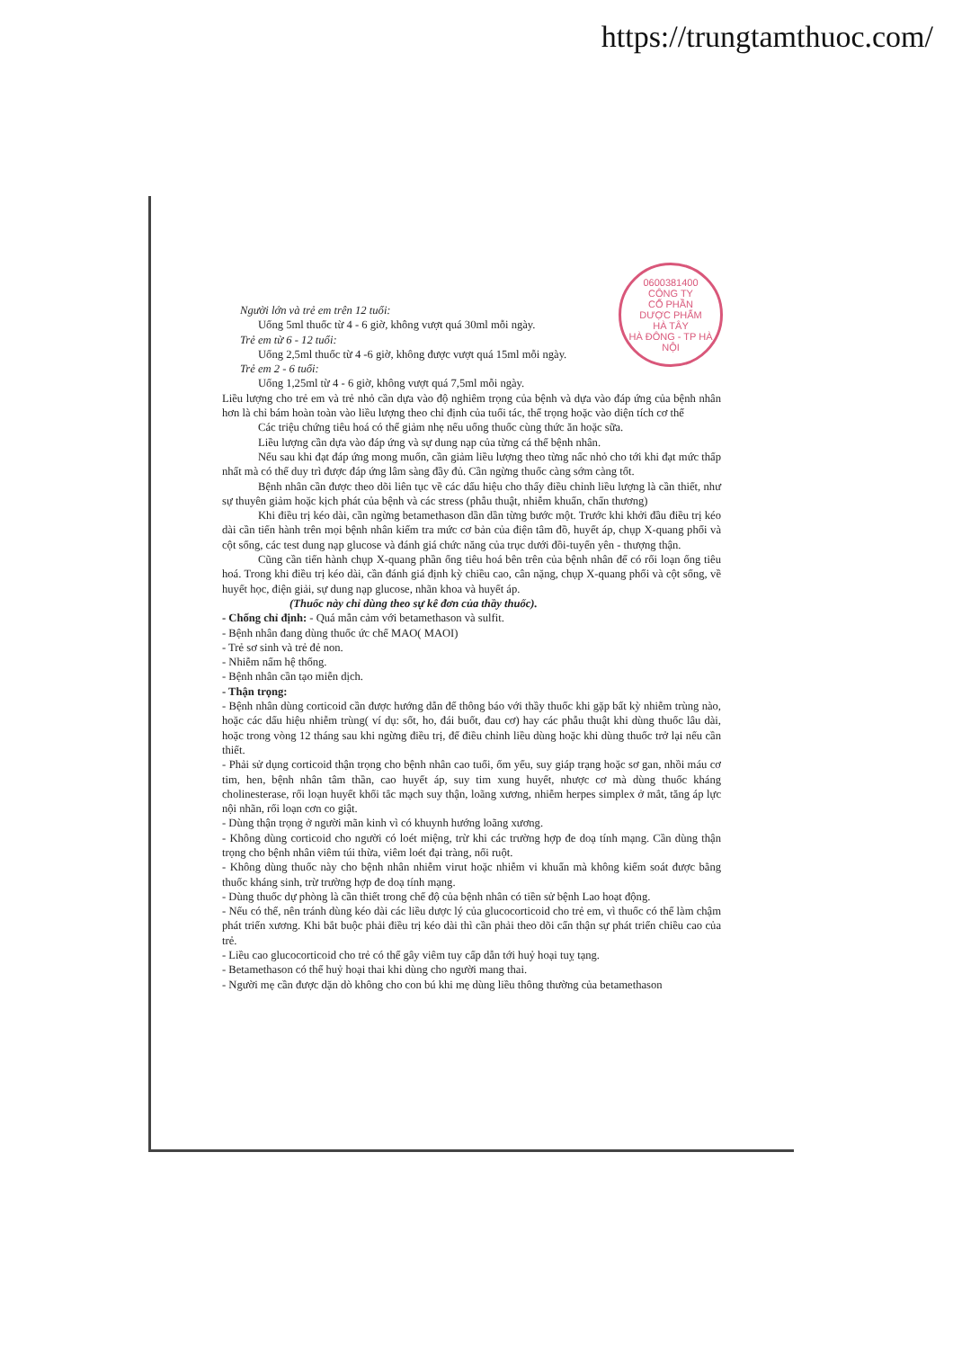https://trungtamthuoc.com/
0600381400
CÔNG TY
CỔ PHẦN
DƯỢC PHẨM
HÀ TÂY
HÀ ĐÔNG - TP HÀ NỘI
Người lớn và trẻ em trên 12 tuổi:
Uống 5ml thuốc từ 4 - 6 giờ, không vượt quá 30ml mỗi ngày.
Trẻ em từ 6 - 12 tuổi:
Uống 2,5ml thuốc từ 4 -6 giờ, không được vượt quá 15ml mỗi ngày.
Trẻ em 2 - 6 tuổi:
Uống 1,25ml từ 4 - 6 giờ, không vượt quá 7,5ml mỗi ngày.
Liều lượng cho trẻ em và trẻ nhỏ cần dựa vào độ nghiêm trọng của bệnh và dựa vào đáp ứng của bệnh nhân hơn là chỉ bám hoàn toàn vào liều lượng theo chỉ định của tuổi tác, thể trọng hoặc vào diện tích cơ thể
Các triệu chứng tiêu hoá có thể giảm nhẹ nếu uống thuốc cùng thức ăn hoặc sữa.
Liều lượng cần dựa vào đáp ứng và sự dung nạp của từng cá thể bệnh nhân.
Nếu sau khi đạt đáp ứng mong muốn, cần giảm liều lượng theo từng nấc nhỏ cho tới khi đạt mức thấp nhất mà có thể duy trì được đáp ứng lâm sàng đầy đủ. Cần ngừng thuốc càng sớm càng tốt.
Bệnh nhân cần được theo dõi liên tục về các dấu hiệu cho thấy điều chỉnh liều lượng là cần thiết, như sự thuyên giảm hoặc kịch phát của bệnh và các stress (phẫu thuật, nhiễm khuẩn, chấn thương)
Khi điều trị kéo dài, cần ngừng betamethason dần dần từng bước một. Trước khi khởi đầu điều trị kéo dài cần tiến hành trên mọi bệnh nhân kiểm tra mức cơ bản của điện tâm đồ, huyết áp, chụp X-quang phổi và cột sống, các test dung nạp glucose và đánh giá chức năng của trục dưới đồi-tuyến yên - thượng thận.
Cũng cần tiến hành chụp X-quang phần ống tiêu hoá bên trên của bệnh nhân để có rối loạn ống tiêu hoá. Trong khi điều trị kéo dài, cần đánh giá định kỳ chiều cao, cân nặng, chụp X-quang phổi và cột sống, về huyết học, điện giải, sự dung nạp glucose, nhãn khoa và huyết áp.
(Thuốc này chỉ dùng theo sự kê đơn của thầy thuốc).
- Chống chỉ định: - Quá mẫn cảm với betamethason và sulfit.
- Bệnh nhân đang dùng thuốc ức chế MAO( MAOI)
- Trẻ sơ sinh và trẻ đẻ non.
- Nhiễm nấm hệ thống.
- Bệnh nhân cần tạo miễn dịch.
- Thận trọng:
- Bệnh nhân dùng corticoid cần được hướng dẫn để thông báo với thầy thuốc khi gặp bất kỳ nhiễm trùng nào, hoặc các dấu hiệu nhiễm trùng( ví dụ: sốt, ho, đái buốt, đau cơ) hay các phẫu thuật khi dùng thuốc lâu dài, hoặc trong vòng 12 tháng sau khi ngừng điều trị, để điều chỉnh liều dùng hoặc khi dùng thuốc trở lại nếu cần thiết.
- Phải sử dụng corticoid thận trọng cho bệnh nhân cao tuổi, ốm yếu, suy giáp trạng hoặc sơ gan, nhồi máu cơ tim, hen, bệnh nhân tâm thần, cao huyết áp, suy tim xung huyết, nhược cơ mà dùng thuốc kháng cholinesterase, rối loạn huyết khối tắc mạch suy thận, loãng xương, nhiễm herpes simplex ở mắt, tăng áp lực nội nhãn, rối loạn cơn co giật.
- Dùng thận trọng ở người mãn kinh vì có khuynh hướng loãng xương.
- Không dùng corticoid cho người có loét miệng, trừ khi các trường hợp đe doạ tính mạng. Cần dùng thận trọng cho bệnh nhân viêm túi thừa, viêm loét đại tràng, nối ruột.
- Không dùng thuốc này cho bệnh nhân nhiễm virut hoặc nhiễm vi khuẩn mà không kiểm soát được bằng thuốc kháng sinh, trừ trường hợp đe doạ tính mạng.
- Dùng thuốc dự phòng là cần thiết trong chế độ của bệnh nhân có tiền sử bệnh Lao hoạt động.
- Nếu có thể, nên tránh dùng kéo dài các liều dược lý của glucocorticoid cho trẻ em, vì thuốc có thể làm chậm phát triển xương. Khi bắt buộc phải điều trị kéo dài thì cần phải theo dõi cẩn thận sự phát triển chiều cao của trẻ.
- Liều cao glucocorticoid cho trẻ có thể gây viêm tuy cấp dẫn tới huỷ hoại tuỵ tạng.
- Betamethason có thể huỷ hoại thai khi dùng cho người mang thai.
- Người mẹ cần được dặn dò không cho con bú khi mẹ dùng liều thông thường của betamethason